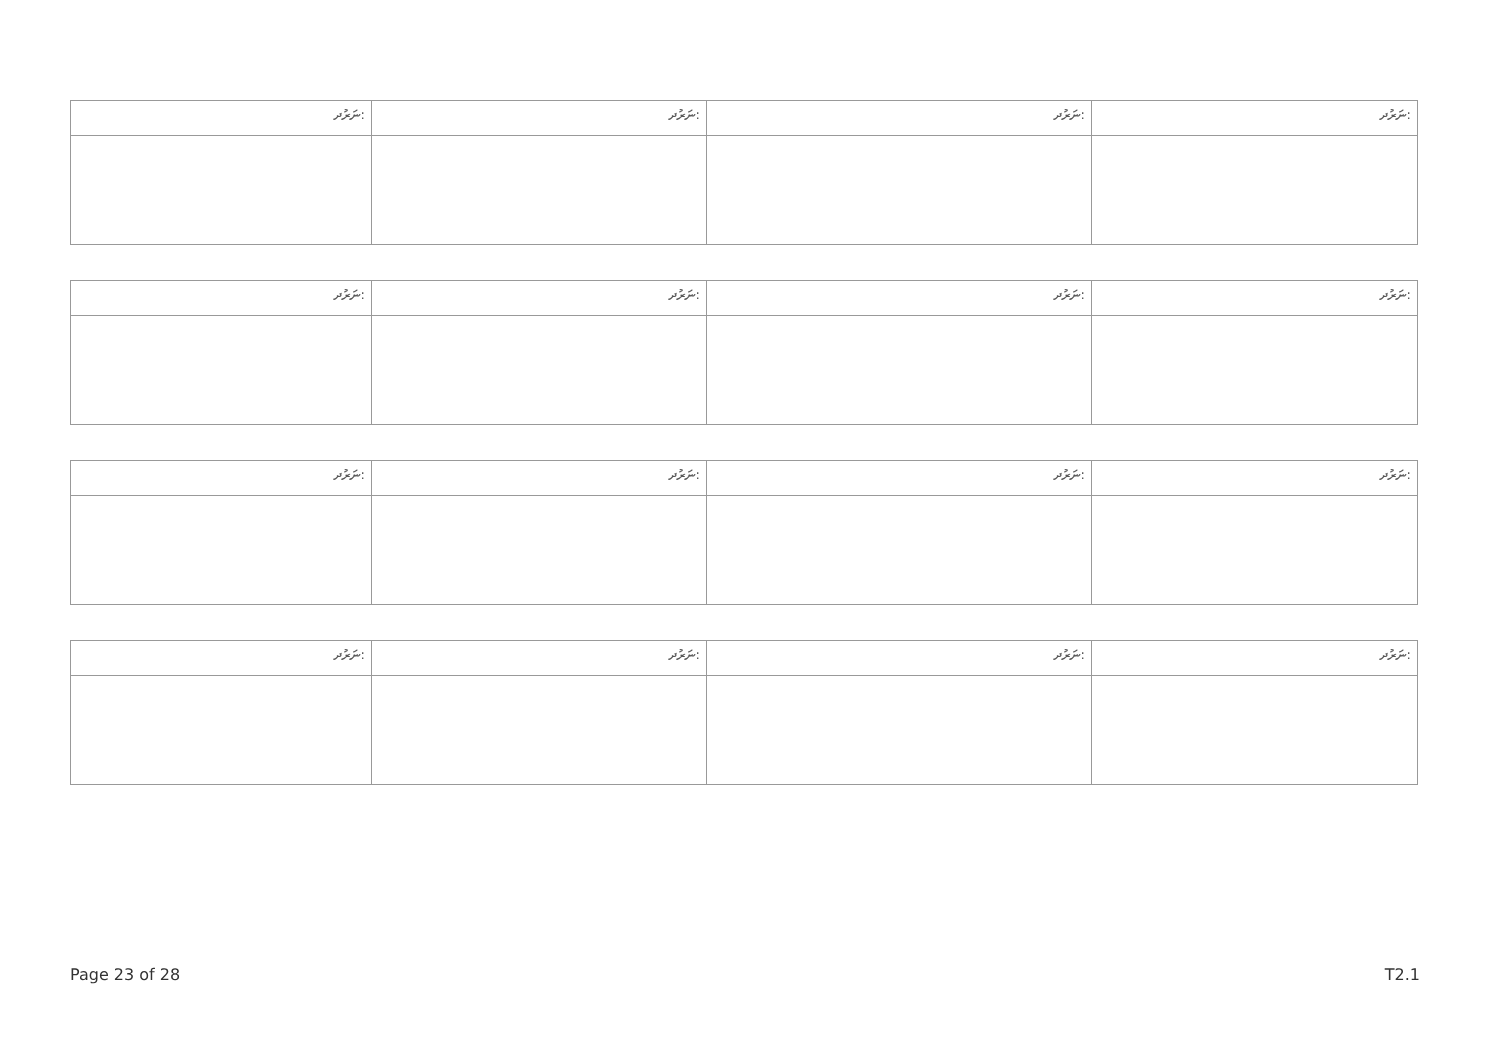| ނަރުދ: | ނަރުދ: | ނަރުދ: | ނަރުދ: |
| --- | --- | --- | --- |
| ނަރުދ: | ނަރުދ: | ނަރުދ: | ނަރުދ: |
| --- | --- | --- | --- |
| ނަރުދ: | ނަރުދ: | ނަރުދ: | ނަރުދ: |
| --- | --- | --- | --- |
| ނަރުދ: | ނަރުދ: | ނަރުދ: | ނަރުދ: |
| --- | --- | --- | --- |
Page 23 of 28 T2.1